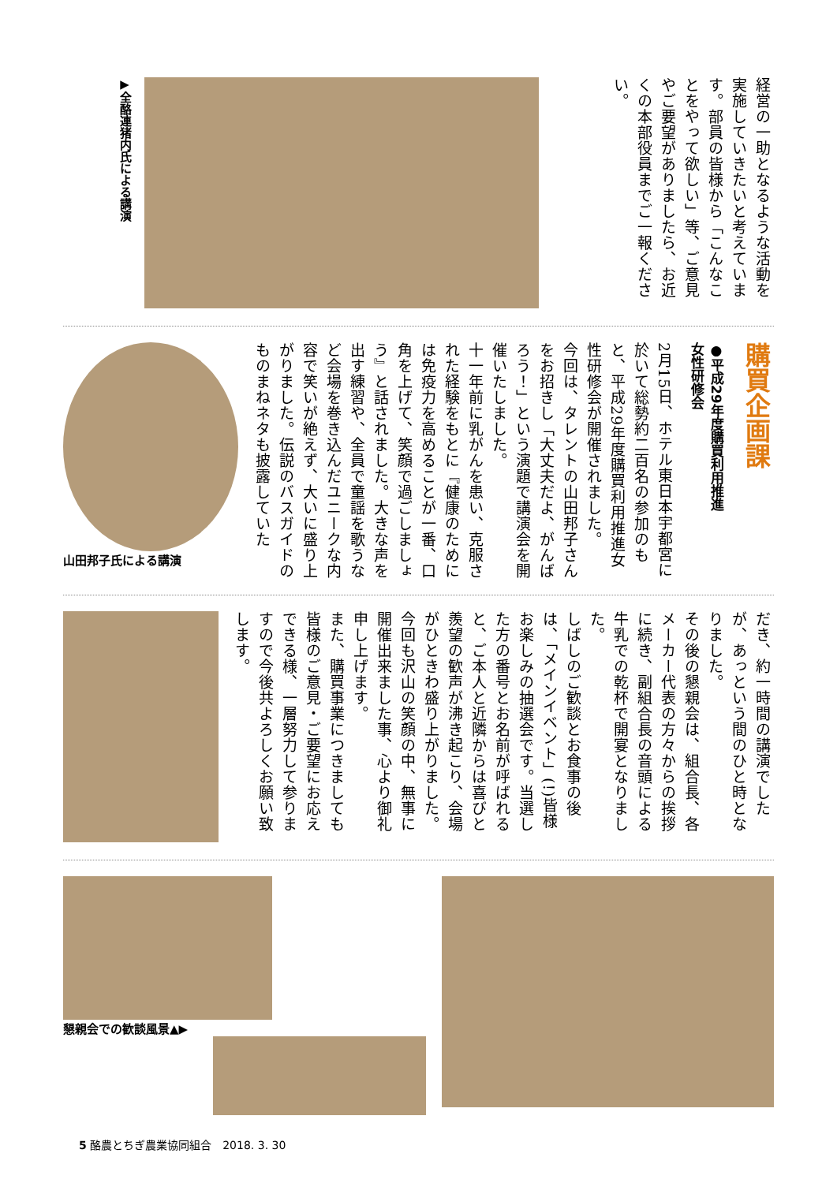経営の一助となるような活動を実施していきたいと考えています。部員の皆様から「こんなことをやって欲しい」等、ご意見やご要望がありましたら、お近くの本部役員までご一報ください。
▶全酪連猪内氏による講演
購買企画課
●平成29年度購買利用推進
女性研修会
2月15日、ホテル東日本宇都宮に於いて総勢約二百名の参加のもと、平成29年度購買利用推進女性研修会が開催されました。
今回は、タレントの山田邦子さんをお招きし「大丈夫だよ、がんばろう！」という演題で講演会を開催いたしました。
十一年前に乳がんを患い、克服された経験をもとに『健康のためには免疫力を高めることが一番、口角を上げて、笑顔で過ごしましょう』と話されました。大きな声を出す練習や、全員で童謡を歌うなど会場を巻き込んだユニークな内容で笑いが絶えず、大いに盛り上がりました。伝説のバスガイドのものまねネタも披露していた
山田邦子氏による講演
だき、約一時間の講演でしたが、あっという間のひと時となりました。
その後の懇親会は、組合長、各メーカー代表の方々からの挨拶に続き、副組合長の音頭による牛乳での乾杯で開宴となりました。
しばしのご歓談とお食事の後は、「メインイベント」(!)皆様お楽しみの抽選会です。当選した方の番号とお名前が呼ばれると、ご本人と近隣からは喜びと羨望の歓声が沸き起こり、会場がひときわ盛り上がりました。
今回も沢山の笑顔の中、無事に開催出来ました事、心より御礼申し上げます。
また、購買事業につきましても皆様のご意見・ご要望にお応えできる様、一層努力して参りますので今後共よろしくお願い致します。
懇親会での歓談風景▲▶
5 酪農とちぎ農業協同組合　2018. 3. 30